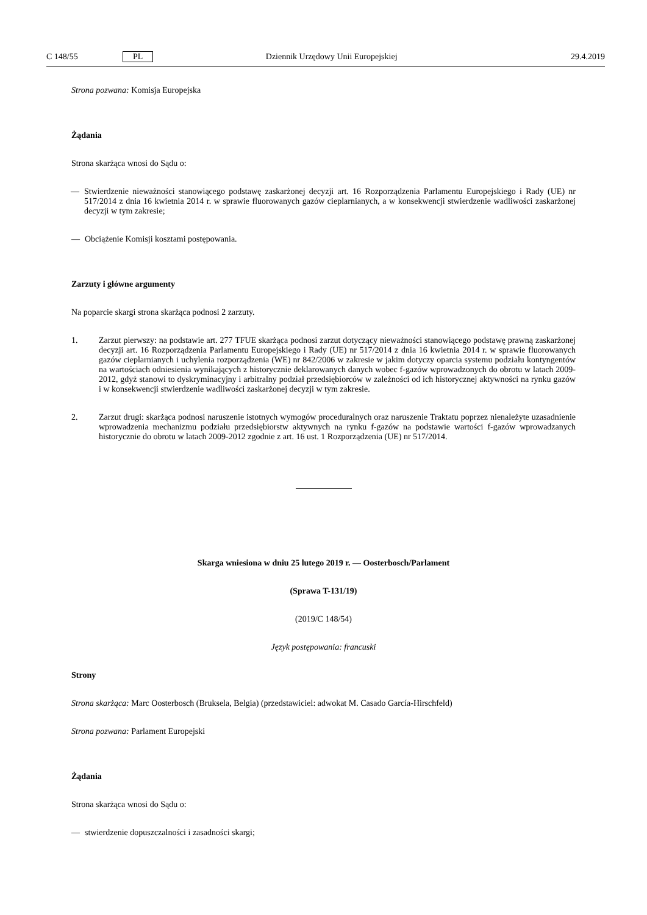C 148/55 PL Dziennik Urzędowy Unii Europejskiej 29.4.2019
Strona pozwana: Komisja Europejska
Żądania
Strona skarżąca wnosi do Sądu o:
—
Stwierdzenie nieważności stanowiącego podstawę zaskarżonej decyzji art. 16 Rozporządzenia Parlamentu Europejskiego i Rady (UE) nr 517/2014 z dnia 16 kwietnia 2014 r. w sprawie fluorowanych gazów cieplarnianych, a w konsekwencji stwierdzenie wadliwości zaskarżonej decyzji w tym zakresie;
—
Obciążenie Komisji kosztami postępowania.
Zarzuty i główne argumenty
Na poparcie skargi strona skarżąca podnosi 2 zarzuty.
1.
Zarzut pierwszy: na podstawie art. 277 TFUE skarżąca podnosi zarzut dotyczący nieważności stanowiącego podstawę prawną zaskarżonej decyzji art. 16 Rozporządzenia Parlamentu Europejskiego i Rady (UE) nr 517/2014 z dnia 16 kwietnia 2014 r. w sprawie fluorowanych gazów cieplarnianych i uchylenia rozporządzenia (WE) nr 842/2006 w zakresie w jakim dotyczy oparcia systemu podziału kontyngentów na wartościach odniesienia wynikających z historycznie deklarowanych danych wobec f-gazów wprowadzonych do obrotu w latach 2009-2012, gdyż stanowi to dyskryminacyjny i arbitralny podział przedsiębiorców w zależności od ich historycznej aktywności na rynku gazów i w konsekwencji stwierdzenie wadliwości zaskarżonej decyzji w tym zakresie.
2.
Zarzut drugi: skarżąca podnosi naruszenie istotnych wymogów proceduralnych oraz naruszenie Traktatu poprzez nienależyte uzasadnienie wprowadzenia mechanizmu podziału przedsiębiorstw aktywnych na rynku f-gazów na podstawie wartości f-gazów wprowadzanych historycznie do obrotu w latach 2009-2012 zgodnie z art. 16 ust. 1 Rozporządzenia (UE) nr 517/2014.
Skarga wniesiona w dniu 25 lutego 2019 r. — Oosterbosch/Parlament
(Sprawa T-131/19)
(2019/C 148/54)
Język postępowania: francuski
Strony
Strona skarżąca: Marc Oosterbosch (Bruksela, Belgia) (przedstawiciel: adwokat M. Casado García-Hirschfeld)
Strona pozwana: Parlament Europejski
Żądania
Strona skarżąca wnosi do Sądu o:
—
stwierdzenie dopuszczalności i zasadności skargi;